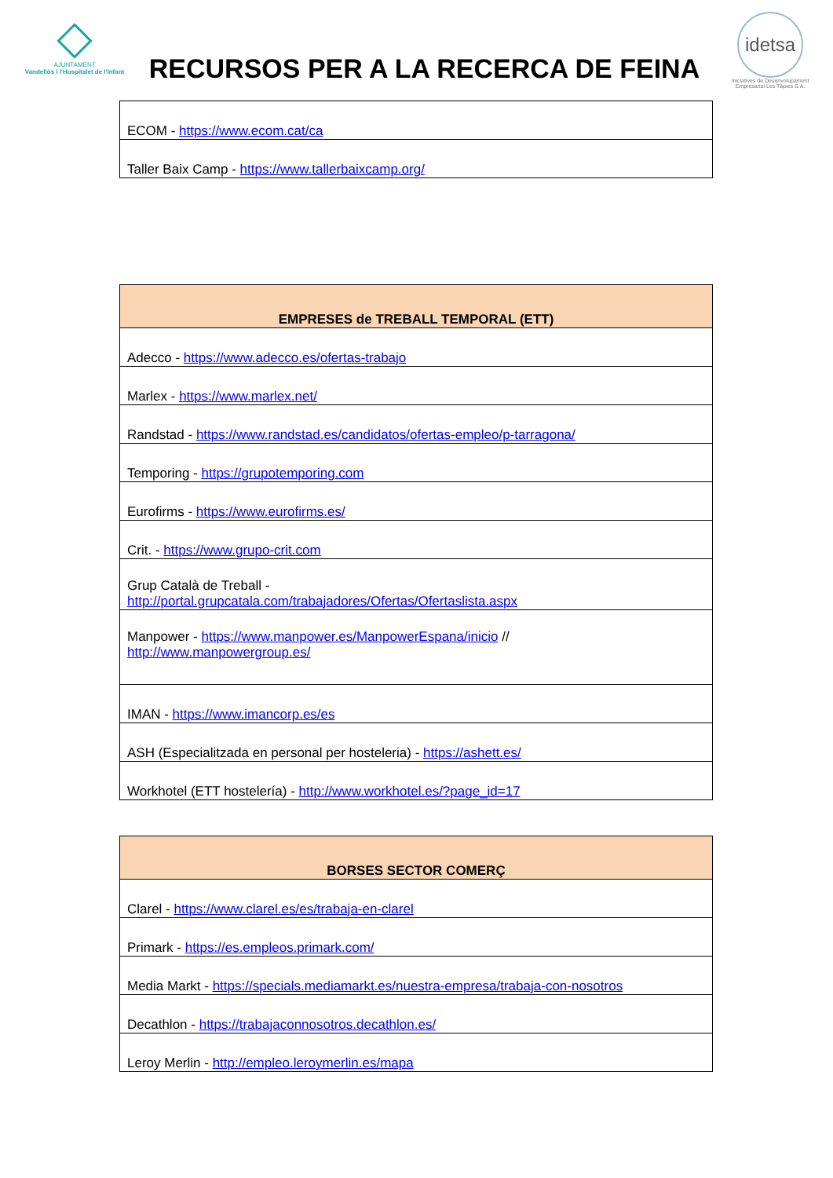AJUNTAMENT
Vandellòs i l'Hospitalet de l'Infant
RECURSOS PER A LA RECERCA DE FEINA
idetsa
Iniciatives de Desenvolupament Empresarial Les Tàpies S.A.
| ECOM - https://www.ecom.cat/ca |
| Taller Baix Camp - https://www.tallerbaixcamp.org/ |
| EMPRESES de TREBALL TEMPORAL (ETT) |
| --- |
| Adecco - https://www.adecco.es/ofertas-trabajo |
| Marlex - https://www.marlex.net/ |
| Randstad - https://www.randstad.es/candidatos/ofertas-empleo/p-tarragona/ |
| Temporing - https://grupotemporing.com |
| Eurofirms - https://www.eurofirms.es/ |
| Crit. - https://www.grupo-crit.com |
| Grup Català de Treball - http://portal.grupcatala.com/trabajadores/Ofertas/Ofertaslista.aspx |
| Manpower - https://www.manpower.es/ManpowerEspana/inicio // http://www.manpowergroup.es/ |
| IMAN - https://www.imancorp.es/es |
| ASH (Especialitzada en personal per hosteleria) - https://ashett.es/ |
| Workhotel (ETT hostelería) - http://www.workhotel.es/?page_id=17 |
| BORSES SECTOR COMERÇ |
| --- |
| Clarel - https://www.clarel.es/es/trabaja-en-clarel |
| Primark - https://es.empleos.primark.com/ |
| Media Markt - https://specials.mediamarkt.es/nuestra-empresa/trabaja-con-nosotros |
| Decathlon - https://trabajaconnosotros.decathlon.es/ |
| Leroy Merlin - http://empleo.leroymerlin.es/mapa |